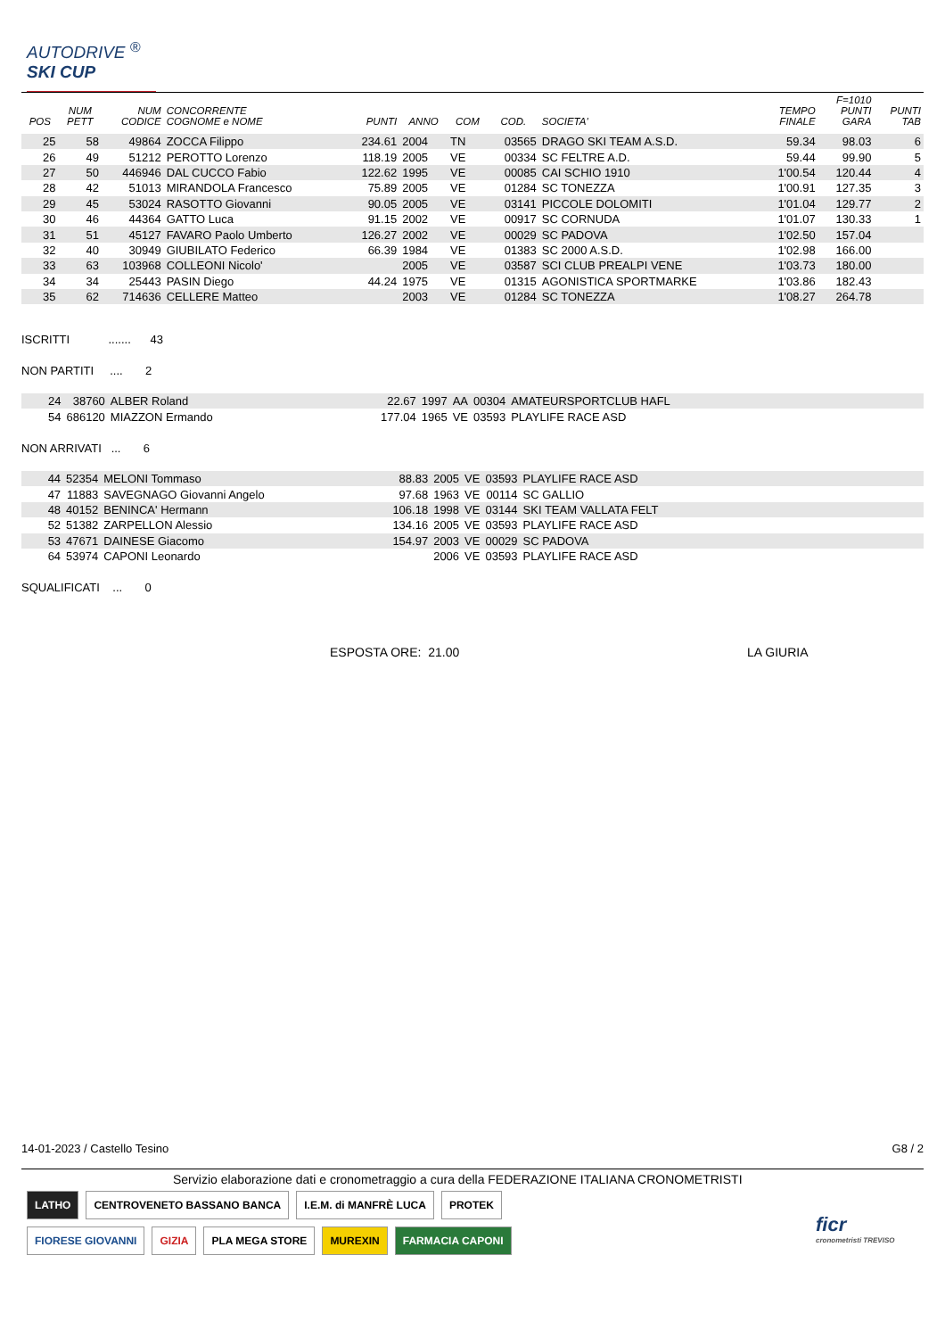AUTODRIVE <sup>®</sup>
SKI CUP
| POS | NUM PETT | NUM CODICE | CONCORRENTE COGNOME e NOME | PUNTI | ANNO | COM | COD. | SOCIETA' | TEMPO FINALE | F=1010 PUNTI GARA | PUNTI TAB |
| --- | --- | --- | --- | --- | --- | --- | --- | --- | --- | --- | --- |
| 25 | 58 | 49864 | ZOCCA Filippo | 234.61 | 2004 | TN | 03565 | DRAGO SKI TEAM A.S.D. | 59.34 | 98.03 | 6 |
| 26 | 49 | 51212 | PEROTTO Lorenzo | 118.19 | 2005 | VE | 00334 | SC FELTRE A.D. | 59.44 | 99.90 | 5 |
| 27 | 50 | 446946 | DAL CUCCO Fabio | 122.62 | 1995 | VE | 00085 | CAI SCHIO 1910 | 1'00.54 | 120.44 | 4 |
| 28 | 42 | 51013 | MIRANDOLA Francesco | 75.89 | 2005 | VE | 01284 | SC TONEZZA | 1'00.91 | 127.35 | 3 |
| 29 | 45 | 53024 | RASOTTO Giovanni | 90.05 | 2005 | VE | 03141 | PICCOLE DOLOMITI | 1'01.04 | 129.77 | 2 |
| 30 | 46 | 44364 | GATTO Luca | 91.15 | 2002 | VE | 00917 | SC CORNUDA | 1'01.07 | 130.33 | 1 |
| 31 | 51 | 45127 | FAVARO Paolo Umberto | 126.27 | 2002 | VE | 00029 | SC PADOVA | 1'02.50 | 157.04 | |
| 32 | 40 | 30949 | GIUBILATO Federico | 66.39 | 1984 | VE | 01383 | SC 2000 A.S.D. | 1'02.98 | 166.00 | |
| 33 | 63 | 103968 | COLLEONI Nicolo' | | 2005 | VE | 03587 | SCI CLUB PREALPI VENE | 1'03.73 | 180.00 | |
| 34 | 34 | 25443 | PASIN Diego | 44.24 | 1975 | VE | 01315 | AGONISTICA SPORTMARKE | 1'03.86 | 182.43 | |
| 35 | 62 | 714636 | CELLERE Matteo | | 2003 | VE | 01284 | SC TONEZZA | 1'08.27 | 264.78 | |
ISCRITTI ....... 43
NON PARTITI .... 2
| | 24 | 38760 | ALBER Roland | 22.67 | 1997 | AA | 00304 | AMATEURSPORTCLUB HAFL |
| | 54 | 686120 | MIAZZON Ermando | 177.04 | 1965 | VE | 03593 | PLAYLIFE RACE ASD |
NON ARRIVATI ... 6
| | 44 | 52354 | MELONI Tommaso | 88.83 | 2005 | VE | 03593 | PLAYLIFE RACE ASD |
| | 47 | 11883 | SAVEGNAGO Giovanni Angelo | 97.68 | 1963 | VE | 00114 | SC GALLIO |
| | 48 | 40152 | BENINCA' Hermann | 106.18 | 1998 | VE | 03144 | SKI TEAM VALLATA FELT |
| | 52 | 51382 | ZARPELLON Alessio | 134.16 | 2005 | VE | 03593 | PLAYLIFE RACE ASD |
| | 53 | 47671 | DAINESE Giacomo | 154.97 | 2003 | VE | 00029 | SC PADOVA |
| | 64 | 53974 | CAPONI Leonardo | | 2006 | VE | 03593 | PLAYLIFE RACE ASD |
SQUALIFICATI ... 0
ESPOSTA ORE: 21.00 LA GIURIA
14-01-2023 / Castello Tesino G8 / 2
Servizio elaborazione dati e cronometraggio a cura della FEDERAZIONE ITALIANA CRONOMETRISTI
LATHO
CENTROVENETO BASSANO BANCA
I.E.M. di MANFRÈ LUCA
PROTEK
FIORESE GIOVANNI
GIZIA
PLA MEGA STORE
MUREXIN
FARMACIA CAPONI
ficr
cronometristi TREVISO